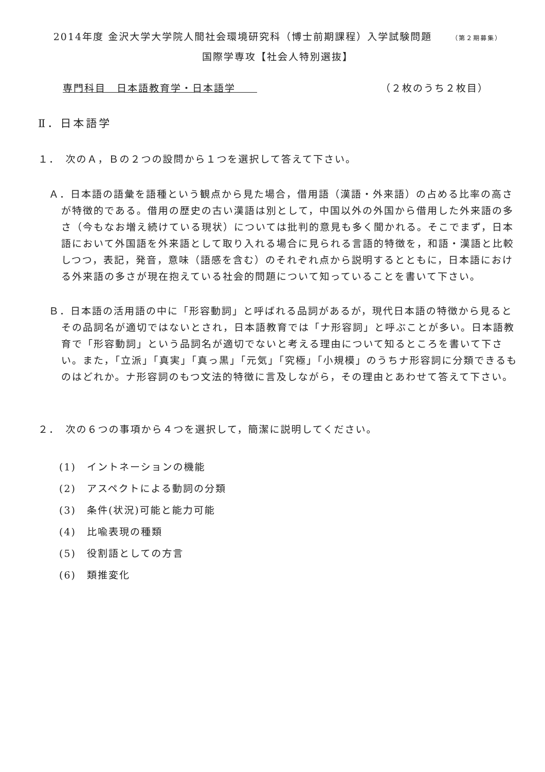2014年度 金沢大学大学院人間社会環境研究科（博士前期課程）入学試験問題 （第２期募集）
国際学専攻【社会人特別選抜】
専門科目　日本語教育学・日本語学　　（２枚のうち２枚目）
Ⅱ．日本語学
１．　次のＡ，Ｂの２つの設問から１つを選択して答えて下さい。
Ａ．日本語の語彙を語種という観点から見た場合，借用語（漢語・外来語）の占める比率の高さが特徴的である。借用の歴史の古い漢語は別として，中国以外の外国から借用した外来語の多さ（今もなお増え続けている現状）については批判的意見も多く聞かれる。そこでまず，日本語において外国語を外来語として取り入れる場合に見られる言語的特徴を，和語・漢語と比較しつつ，表記，発音，意味（語感を含む）のそれぞれ点から説明するとともに，日本語における外来語の多さが現在抱えている社会的問題について知っていることを書いて下さい。
Ｂ．日本語の活用語の中に「形容動詞」と呼ばれる品詞があるが，現代日本語の特徴から見るとその品詞名が適切ではないとされ，日本語教育では「ナ形容詞」と呼ぶことが多い。日本語教育で「形容動詞」という品詞名が適切でないと考える理由について知るところを書いて下さい。また，「立派」「真実」「真っ黒」「元気」「究極」「小規模」のうちナ形容詞に分類できるものはどれか。ナ形容詞のもつ文法的特徴に言及しながら，その理由とあわせて答えて下さい。
２．　次の６つの事項から４つを選択して，簡潔に説明してください。
(1)　イントネーションの機能
(2)　アスペクトによる動詞の分類
(3)　条件(状況)可能と能力可能
(4)　比喩表現の種類
(5)　役割語としての方言
(6)　類推変化